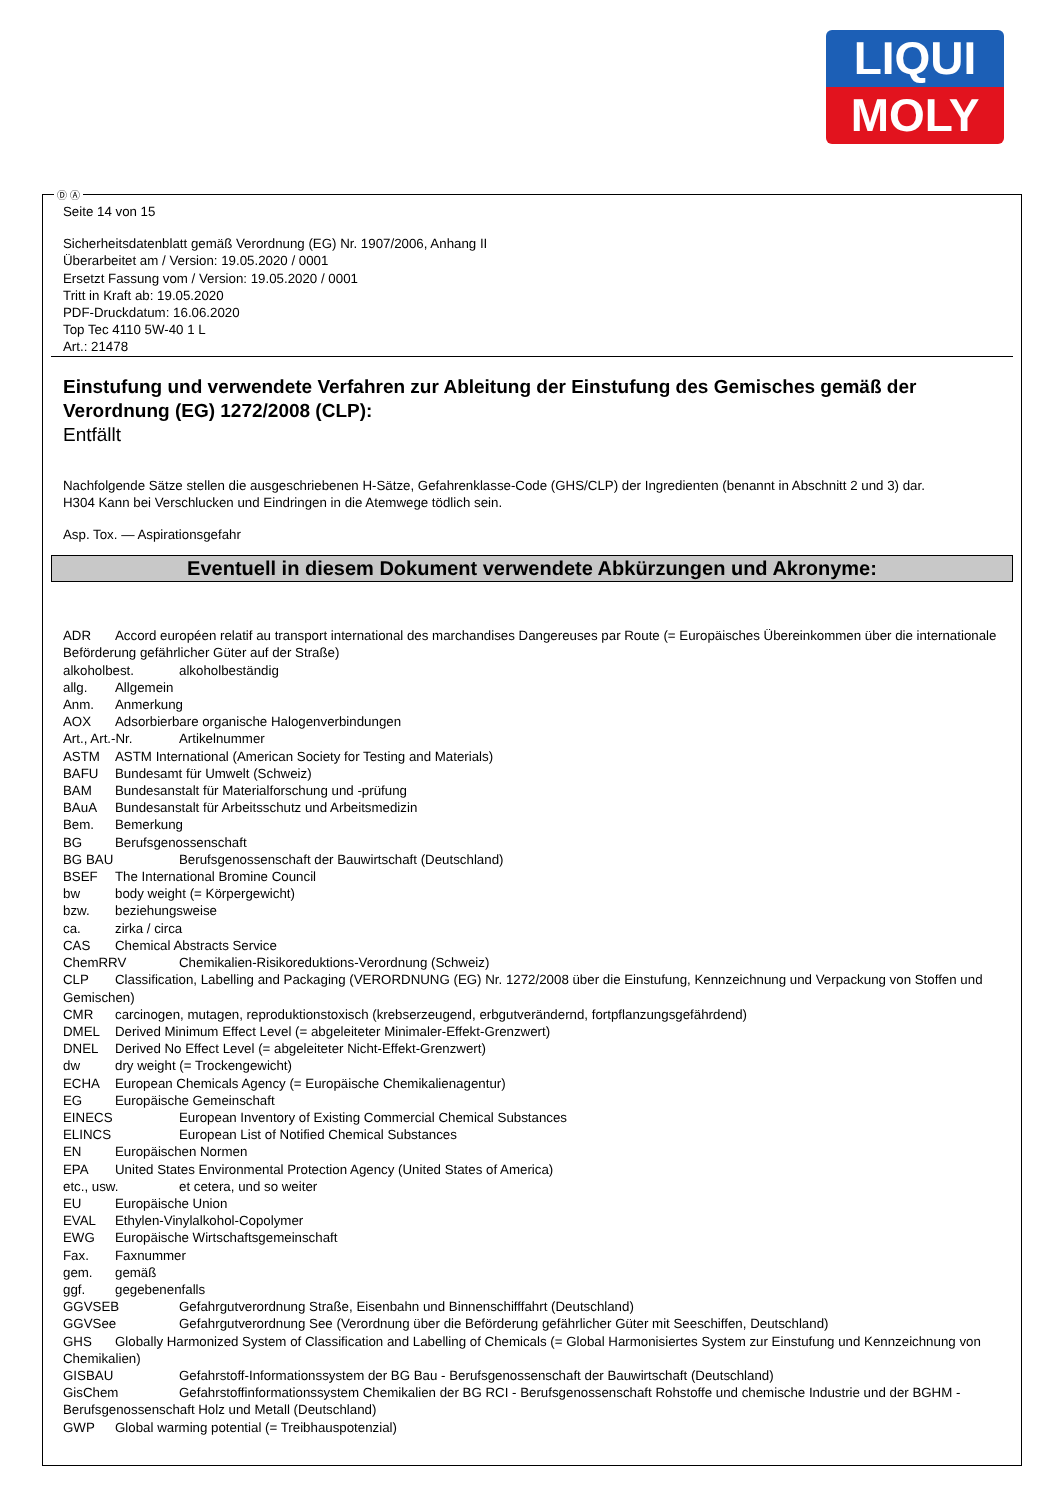LIQUI
MOLY
Seite 14 von 15
Sicherheitsdatenblatt gemäß Verordnung (EG) Nr. 1907/2006, Anhang II
Überarbeitet am / Version: 19.05.2020 / 0001
Ersetzt Fassung vom / Version: 19.05.2020 / 0001
Tritt in Kraft ab: 19.05.2020
PDF-Druckdatum: 16.06.2020
Top Tec 4110 5W-40 1 L
Art.: 21478
Einstufung und verwendete Verfahren zur Ableitung der Einstufung des Gemisches gemäß der Verordnung (EG) 1272/2008 (CLP):
Entfällt
Nachfolgende Sätze stellen die ausgeschriebenen H-Sätze, Gefahrenklasse-Code (GHS/CLP) der Ingredienten (benannt in Abschnitt 2 und 3) dar.
H304 Kann bei Verschlucken und Eindringen in die Atemwege tödlich sein.
Asp. Tox. — Aspirationsgefahr
Eventuell in diesem Dokument verwendete Abkürzungen und Akronyme:
ADR Accord européen relatif au transport international des marchandises Dangereuses par Route (= Europäisches Übereinkommen über die internationale Beförderung gefährlicher Güter auf der Straße)
alkoholbest. alkoholbeständig
allg. Allgemein
Anm. Anmerkung
AOX Adsorbierbare organische Halogenverbindungen
Art., Art.-Nr. Artikelnummer
ASTM ASTM International (American Society for Testing and Materials)
BAFU Bundesamt für Umwelt (Schweiz)
BAM Bundesanstalt für Materialforschung und -prüfung
BAuA Bundesanstalt für Arbeitsschutz und Arbeitsmedizin
Bem. Bemerkung
BG Berufsgenossenschaft
BG BAU Berufsgenossenschaft der Bauwirtschaft (Deutschland)
BSEF The International Bromine Council
bw body weight (= Körpergewicht)
bzw. beziehungsweise
ca. zirka / circa
CAS Chemical Abstracts Service
ChemRRV Chemikalien-Risikoreduktions-Verordnung (Schweiz)
CLP Classification, Labelling and Packaging (VERORDNUNG (EG) Nr. 1272/2008 über die Einstufung, Kennzeichnung und Verpackung von Stoffen und Gemischen)
CMR carcinogen, mutagen, reproduktionstoxisch (krebserzeugend, erbgutverändernd, fortpflanzungsgefährdend)
DMEL Derived Minimum Effect Level (= abgeleiteter Minimaler-Effekt-Grenzwert)
DNEL Derived No Effect Level (= abgeleiteter Nicht-Effekt-Grenzwert)
dw dry weight (= Trockengewicht)
ECHA European Chemicals Agency (= Europäische Chemikalienagentur)
EG Europäische Gemeinschaft
EINECS European Inventory of Existing Commercial Chemical Substances
ELINCS European List of Notified Chemical Substances
EN Europäischen Normen
EPA United States Environmental Protection Agency (United States of America)
etc., usw. et cetera, und so weiter
EU Europäische Union
EVAL Ethylen-Vinylalkohol-Copolymer
EWG Europäische Wirtschaftsgemeinschaft
Fax. Faxnummer
gem. gemäß
ggf. gegebenenfalls
GGVSEB Gefahrgutverordnung Straße, Eisenbahn und Binnenschifffahrt (Deutschland)
GGVSee Gefahrgutverordnung See (Verordnung über die Beförderung gefährlicher Güter mit Seeschiffen, Deutschland)
GHS Globally Harmonized System of Classification and Labelling of Chemicals (= Global Harmonisiertes System zur Einstufung und Kennzeichnung von Chemikalien)
GISBAU Gefahrstoff-Informationssystem der BG Bau - Berufsgenossenschaft der Bauwirtschaft (Deutschland)
GisChem Gefahrstoffinformationssystem Chemikalien der BG RCI - Berufsgenossenschaft Rohstoffe und chemische Industrie und der BGHM - Berufsgenossenschaft Holz und Metall (Deutschland)
GWP Global warming potential (= Treibhauspotenzial)
Ⓓ Ⓐ